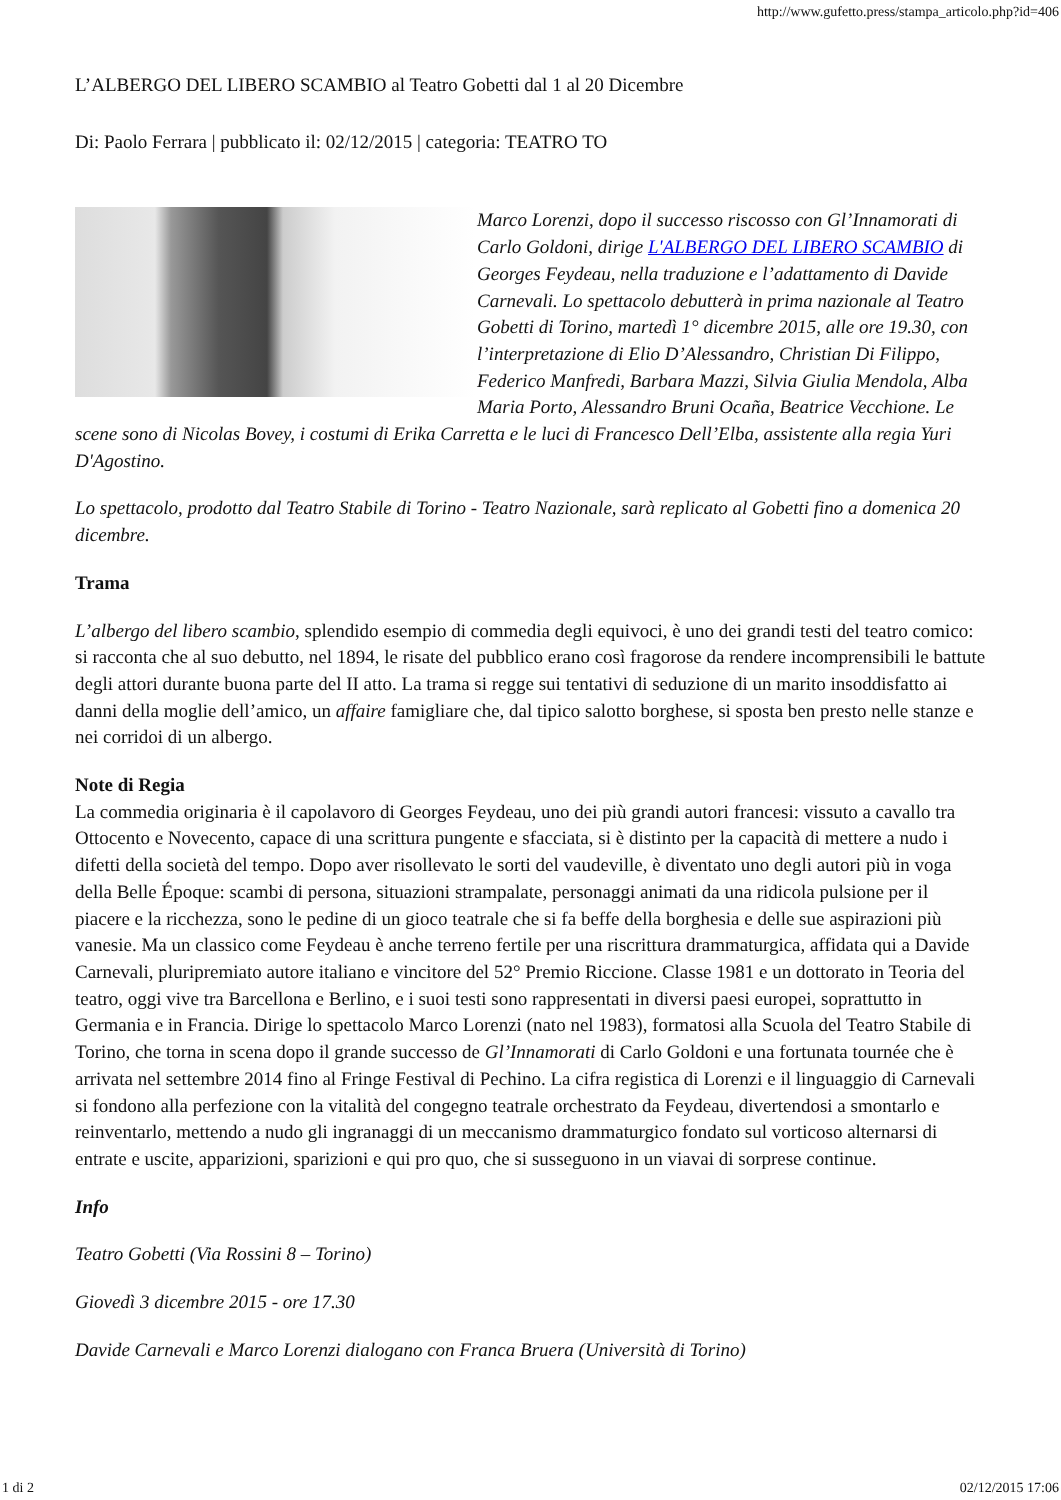http://www.gufetto.press/stampa_articolo.php?id=406
L’ALBERGO DEL LIBERO SCAMBIO al Teatro Gobetti dal 1 al 20 Dicembre
Di: Paolo Ferrara | pubblicato il: 02/12/2015 | categoria: TEATRO TO
Marco Lorenzi, dopo il successo riscosso con Gl’Innamorati di Carlo Goldoni, dirige L'ALBERGO DEL LIBERO SCAMBIO di Georges Feydeau, nella traduzione e l’adattamento di Davide Carnevali. Lo spettacolo debutterà in prima nazionale al Teatro Gobetti di Torino, martedì 1° dicembre 2015, alle ore 19.30, con l’interpretazione di Elio D’Alessandro, Christian Di Filippo, Federico Manfredi, Barbara Mazzi, Silvia Giulia Mendola, Alba Maria Porto, Alessandro Bruni Ocaña, Beatrice Vecchione. Le scene sono di Nicolas Bovey, i costumi di Erika Carretta e le luci di Francesco Dell’Elba, assistente alla regia Yuri D'Agostino.
Lo spettacolo, prodotto dal Teatro Stabile di Torino - Teatro Nazionale, sarà replicato al Gobetti fino a domenica 20 dicembre.
Trama
L’albergo del libero scambio, splendido esempio di commedia degli equivoci, è uno dei grandi testi del teatro comico: si racconta che al suo debutto, nel 1894, le risate del pubblico erano così fragorose da rendere incomprensibili le battute degli attori durante buona parte del II atto. La trama si regge sui tentativi di seduzione di un marito insoddisfatto ai danni della moglie dell’amico, un affaire famigliare che, dal tipico salotto borghese, si sposta ben presto nelle stanze e nei corridoi di un albergo.
Note di Regia
La commedia originaria è il capolavoro di Georges Feydeau, uno dei più grandi autori francesi: vissuto a cavallo tra Ottocento e Novecento, capace di una scrittura pungente e sfacciata, si è distinto per la capacità di mettere a nudo i difetti della società del tempo. Dopo aver risollevato le sorti del vaudeville, è diventato uno degli autori più in voga della Belle Époque: scambi di persona, situazioni strampalate, personaggi animati da una ridicola pulsione per il piacere e la ricchezza, sono le pedine di un gioco teatrale che si fa beffe della borghesia e delle sue aspirazioni più vanesie. Ma un classico come Feydeau è anche terreno fertile per una riscrittura drammaturgica, affidata qui a Davide Carnevali, pluripremiato autore italiano e vincitore del 52° Premio Riccione. Classe 1981 e un dottorato in Teoria del teatro, oggi vive tra Barcellona e Berlino, e i suoi testi sono rappresentati in diversi paesi europei, soprattutto in Germania e in Francia. Dirige lo spettacolo Marco Lorenzi (nato nel 1983), formatosi alla Scuola del Teatro Stabile di Torino, che torna in scena dopo il grande successo de Gl’Innamorati di Carlo Goldoni e una fortunata tournée che è arrivata nel settembre 2014 fino al Fringe Festival di Pechino. La cifra registica di Lorenzi e il linguaggio di Carnevali si fondono alla perfezione con la vitalità del congegno teatrale orchestrato da Feydeau, divertendosi a smontarlo e reinventarlo, mettendo a nudo gli ingranaggi di un meccanismo drammaturgico fondato sul vorticoso alternarsi di entrate e uscite, apparizioni, sparizioni e qui pro quo, che si susseguono in un viavai di sorprese continue.
Info
Teatro Gobetti (Via Rossini 8 – Torino)
Giovedì 3 dicembre 2015 - ore 17.30
Davide Carnevali e Marco Lorenzi dialogano con Franca Bruera (Università di Torino)
1 di 2 02/12/2015 17:06